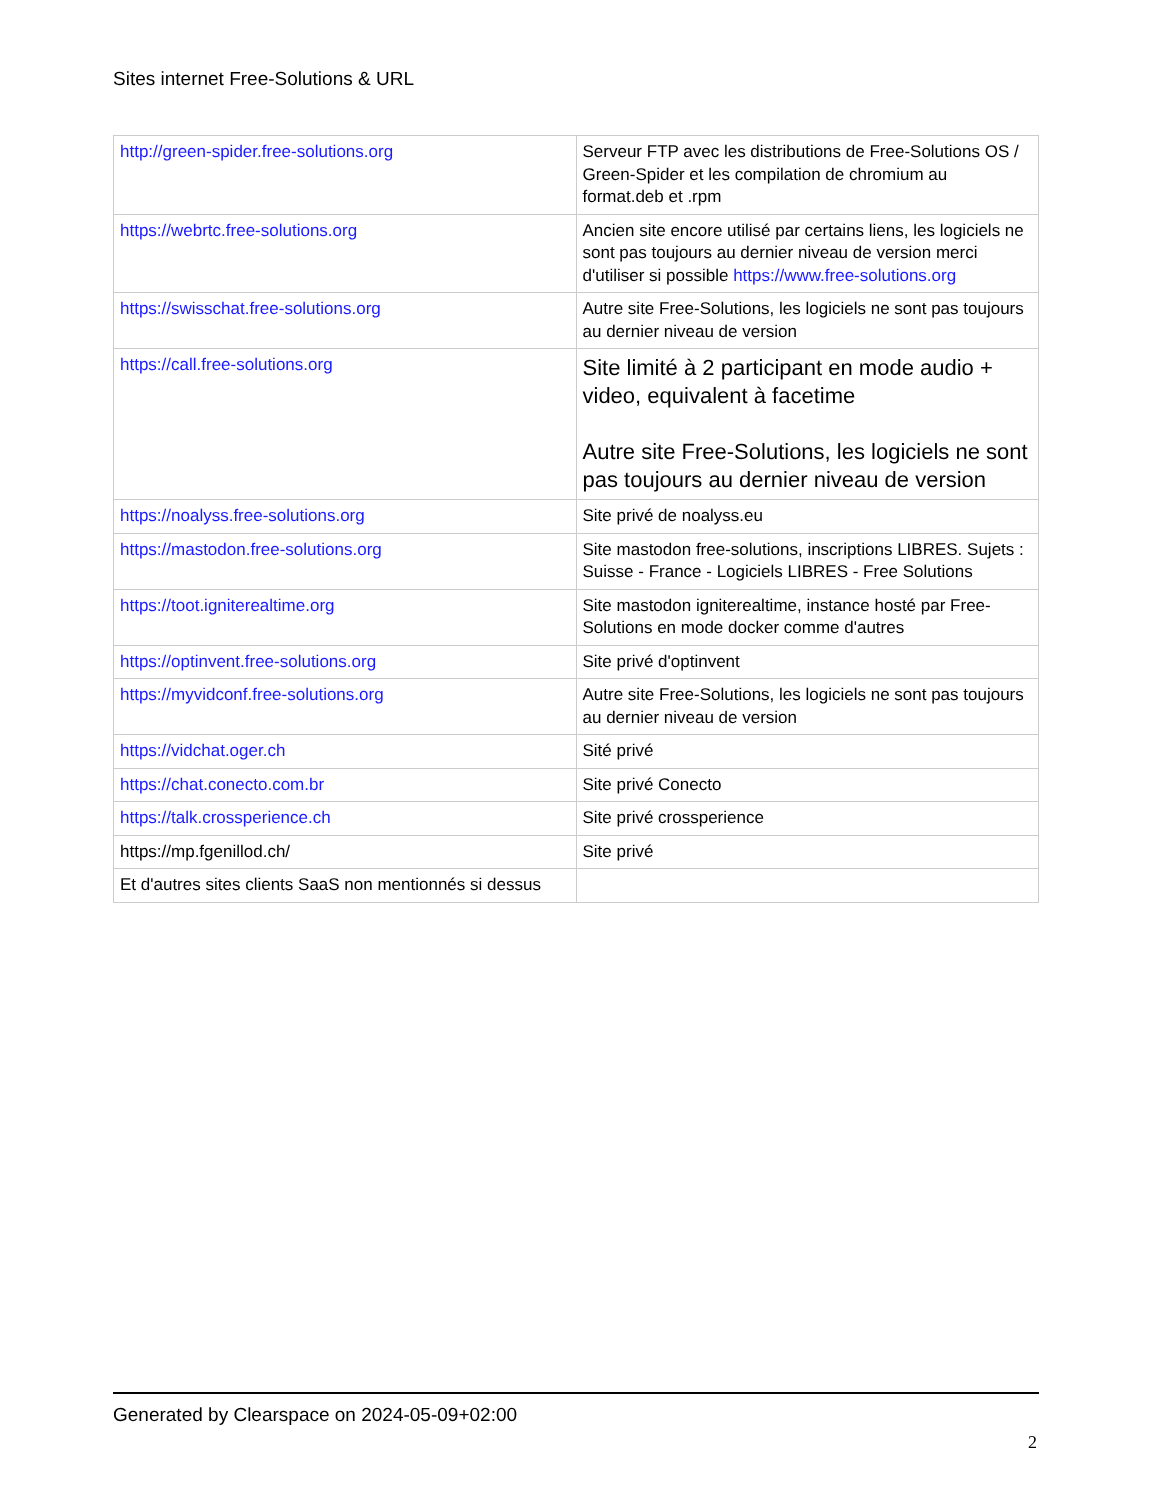Sites internet Free-Solutions & URL
| http://green-spider.free-solutions.org | Serveur FTP avec les distributions de Free-Solutions OS / Green-Spider et les compilation de chromium au format.deb et .rpm |
| https://webrtc.free-solutions.org | Ancien site encore utilisé par certains liens, les logiciels ne sont pas toujours au dernier niveau de version merci d'utiliser si possible https://www.free-solutions.org |
| https://swisschat.free-solutions.org | Autre site Free-Solutions, les logiciels ne sont pas toujours au dernier niveau de version |
| https://call.free-solutions.org | Site limité à 2 participant en mode audio + video, equivalent à facetime Autre site Free-Solutions, les logiciels ne sont pas toujours au dernier niveau de version |
| https://noalyss.free-solutions.org | Site privé de noalyss.eu |
| https://mastodon.free-solutions.org | Site mastodon free-solutions, inscriptions LIBRES. Sujets : Suisse - France - Logiciels LIBRES - Free Solutions |
| https://toot.igniterealtime.org | Site mastodon igniterealtime, instance hosté par Free-Solutions en mode docker comme d'autres |
| https://optinvent.free-solutions.org | Site privé d'optinvent |
| https://myvidconf.free-solutions.org | Autre site Free-Solutions, les logiciels ne sont pas toujours au dernier niveau de version |
| https://vidchat.oger.ch | Sité privé |
| https://chat.conecto.com.br | Site privé Conecto |
| https://talk.crossperience.ch | Site privé crossperience |
| https://mp.fgenillod.ch/ | Site privé |
| Et d'autres sites clients SaaS non mentionnés si dessus | |
Generated by Clearspace on 2024-05-09+02:00
2